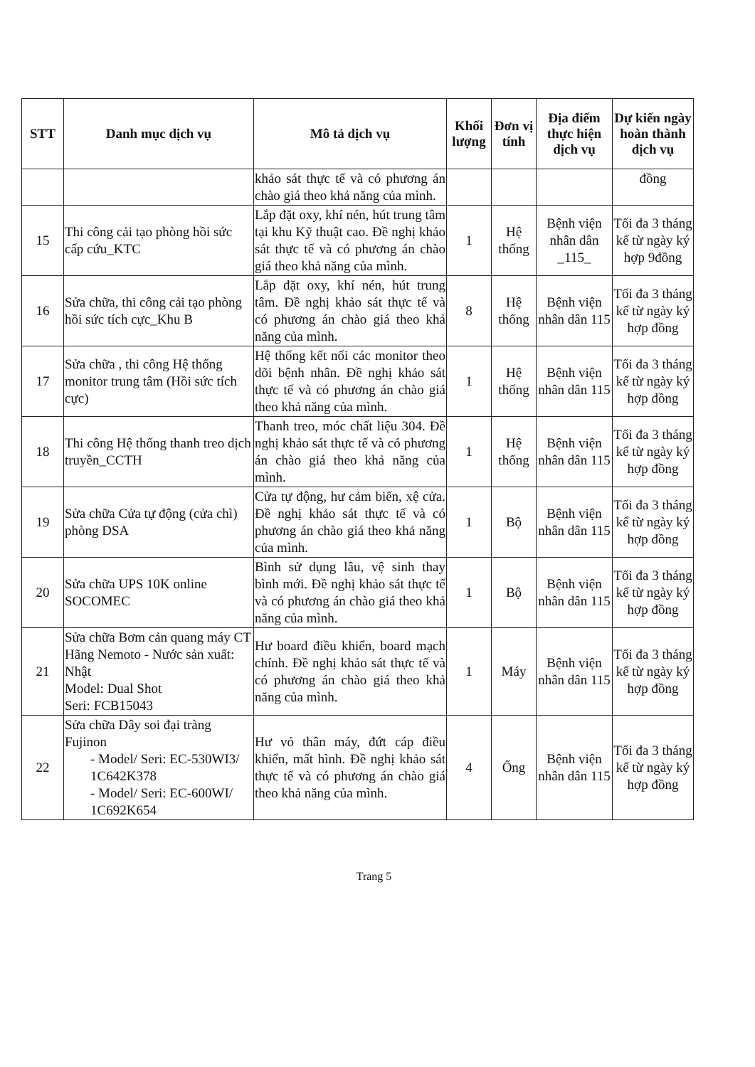| STT | Danh mục dịch vụ | Mô tả dịch vụ | Khối lượng | Đơn vị tính | Địa điểm thực hiện dịch vụ | Dự kiến ngày hoàn thành dịch vụ |
| --- | --- | --- | --- | --- | --- | --- |
| | | khảo sát thực tế và có phương án chào giá theo khả năng của mình. | | | | đồng |
| 15 | Thi công cải tạo phòng hồi sức cấp cứu_KTC | Lắp đặt oxy, khí nén, hút trung tâm tại khu Kỹ thuật cao. Đề nghị khảo sát thực tế và có phương án chào giá theo khả năng của mình. | 1 | Hệ thống | Bệnh viện nhân dân _115_ | Tối đa 3 tháng kể từ ngày ký hợp 9đồng |
| 16 | Sửa chữa, thi công cải tạo phòng hồi sức tích cực_Khu B | Lắp đặt oxy, khí nén, hút trung tâm. Đề nghị khảo sát thực tế và có phương án chào giá theo khả năng của mình. | 8 | Hệ thống | Bệnh viện nhân dân 115 | Tối đa 3 tháng kể từ ngày ký hợp đồng |
| 17 | Sửa chữa , thi công Hệ thống monitor trung tâm (Hồi sức tích cực) | Hệ thống kết nối các monitor theo dõi bệnh nhân. Đề nghị khảo sát thực tế và có phương án chào giá theo khả năng của mình. | 1 | Hệ thống | Bệnh viện nhân dân 115 | Tối đa 3 tháng kể từ ngày ký hợp đồng |
| 18 | Thi công Hệ thống thanh treo dịch truyền_CCTH | Thanh treo, móc chất liệu 304. Đề nghị khảo sát thực tế và có phương án chào giá theo khả năng của mình. | 1 | Hệ thống | Bệnh viện nhân dân 115 | Tối đa 3 tháng kể từ ngày ký hợp đồng |
| 19 | Sửa chữa Cửa tự động (cửa chì) phòng DSA | Cửa tự động, hư cảm biến, xệ cửa. Đề nghị khảo sát thực tế và có phương án chào giá theo khả năng của mình. | 1 | Bộ | Bệnh viện nhân dân 115 | Tối đa 3 tháng kể từ ngày ký hợp đồng |
| 20 | Sửa chữa UPS 10K online SOCOMEC | Bình sử dụng lâu, vệ sinh thay bình mới. Đề nghị khảo sát thực tế và có phương án chào giá theo khả năng của mình. | 1 | Bộ | Bệnh viện nhân dân 115 | Tối đa 3 tháng kể từ ngày ký hợp đồng |
| 21 | Sửa chữa Bơm cản quang máy CT Hãng Nemoto - Nước sản xuất: Nhật Model: Dual Shot Seri: FCB15043 | Hư board điều khiển, board mạch chính. Đề nghị khảo sát thực tế và có phương án chào giá theo khả năng của mình. | 1 | Máy | Bệnh viện nhân dân 115 | Tối đa 3 tháng kể từ ngày ký hợp đồng |
| 22 | Sửa chữa Dây soi đại tràng Fujinon - Model/ Seri: EC-530WI3/ 1C642K378 - Model/ Seri: EC-600WI/ 1C692K654 | Hư vỏ thân máy, đứt cáp điều khiển, mất hình. Đề nghị khảo sát thực tế và có phương án chào giá theo khả năng của mình. | 4 | Ống | Bệnh viện nhân dân 115 | Tối đa 3 tháng kể từ ngày ký hợp đồng |
Trang 5